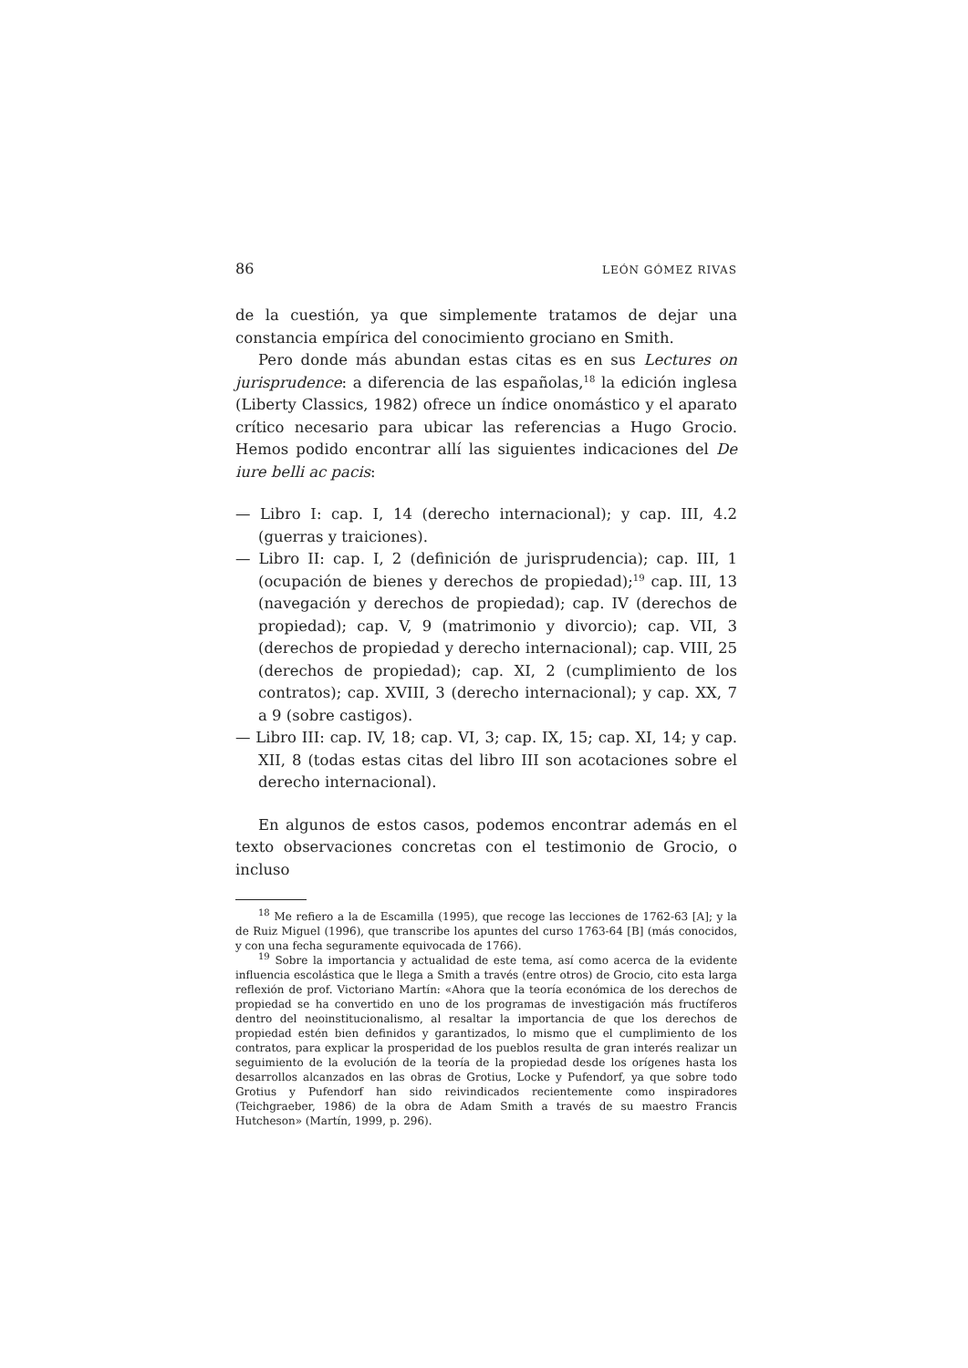86 LEÓN GÓMEZ RIVAS
de la cuestión, ya que simplemente tratamos de dejar una constancia empírica del conocimiento grociano en Smith.
Pero donde más abundan estas citas es en sus Lectures on jurisprudence: a diferencia de las españolas,<sup>18</sup> la edición inglesa (Liberty Classics, 1982) ofrece un índice onomástico y el aparato crítico necesario para ubicar las referencias a Hugo Grocio. Hemos podido encontrar allí las siguientes indicaciones del De iure belli ac pacis:
— Libro I: cap. I, 14 (derecho internacional); y cap. III, 4.2 (guerras y traiciones).
— Libro II: cap. I, 2 (definición de jurisprudencia); cap. III, 1 (ocupación de bienes y derechos de propiedad);<sup>19</sup> cap. III, 13 (navegación y derechos de propiedad); cap. IV (derechos de propiedad); cap. V, 9 (matrimonio y divorcio); cap. VII, 3 (derechos de propiedad y derecho internacional); cap. VIII, 25 (derechos de propiedad); cap. XI, 2 (cumplimiento de los contratos); cap. XVIII, 3 (derecho internacional); y cap. XX, 7 a 9 (sobre castigos).
— Libro III: cap. IV, 18; cap. VI, 3; cap. IX, 15; cap. XI, 14; y cap. XII, 8 (todas estas citas del libro III son acotaciones sobre el derecho internacional).
En algunos de estos casos, podemos encontrar además en el texto observaciones concretas con el testimonio de Grocio, o incluso
<sup>18</sup> Me refiero a la de Escamilla (1995), que recoge las lecciones de 1762-63 [A]; y la de Ruiz Miguel (1996), que transcribe los apuntes del curso 1763-64 [B] (más conocidos, y con una fecha seguramente equivocada de 1766).
<sup>19</sup> Sobre la importancia y actualidad de este tema, así como acerca de la evidente influencia escolástica que le llega a Smith a través (entre otros) de Grocio, cito esta larga reflexión de prof. Victoriano Martín: «Ahora que la teoría económica de los derechos de propiedad se ha convertido en uno de los programas de investigación más fructíferos dentro del neoinstitucionalismo, al resaltar la importancia de que los derechos de propiedad estén bien definidos y garantizados, lo mismo que el cumplimiento de los contratos, para explicar la prosperidad de los pueblos resulta de gran interés realizar un seguimiento de la evolución de la teoría de la propiedad desde los orígenes hasta los desarrollos alcanzados en las obras de Grotius, Locke y Pufendorf, ya que sobre todo Grotius y Pufendorf han sido reivindicados recientemente como inspiradores (Teichgraeber, 1986) de la obra de Adam Smith a través de su maestro Francis Hutcheson» (Martín, 1999, p. 296).